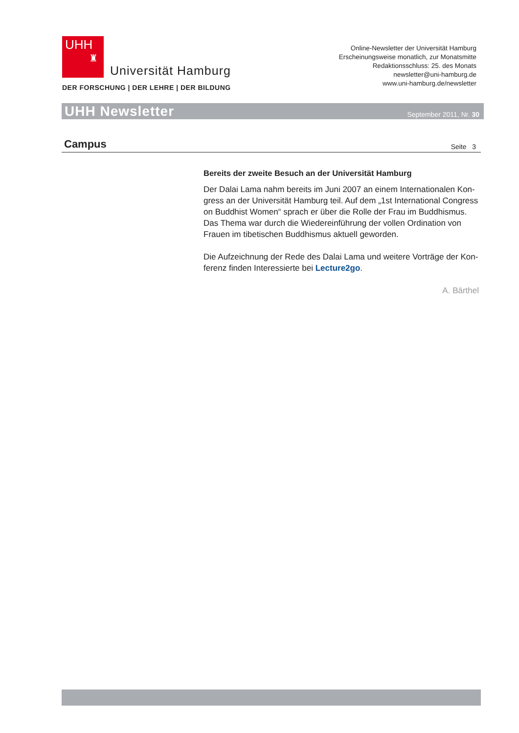UHH
♜
Universität Hamburg
DER FORSCHUNG | DER LEHRE | DER BILDUNG
Online-Newsletter der Universität Hamburg
Erscheinungsweise monatlich, zur Monatsmitte
Redaktionsschluss: 25. des Monats
newsletter@uni-hamburg.de
www.uni-hamburg.de/newsletter
UHH Newsletter September 2011, Nr. 30
Campus
Seite 3
Bereits der zweite Besuch an der Universität Hamburg
Der Dalai Lama nahm bereits im Juni 2007 an einem Internationalen Kon-gress an der Universität Hamburg teil. Auf dem „1st International Congress on Buddhist Women“ sprach er über die Rolle der Frau im Buddhismus. Das Thema war durch die Wiedereinführung der vollen Ordination von Frauen im tibetischen Buddhismus aktuell geworden.
Die Aufzeichnung der Rede des Dalai Lama und weitere Vorträge der Kon-ferenz finden Interessierte bei Lecture2go.
A. Bärthel